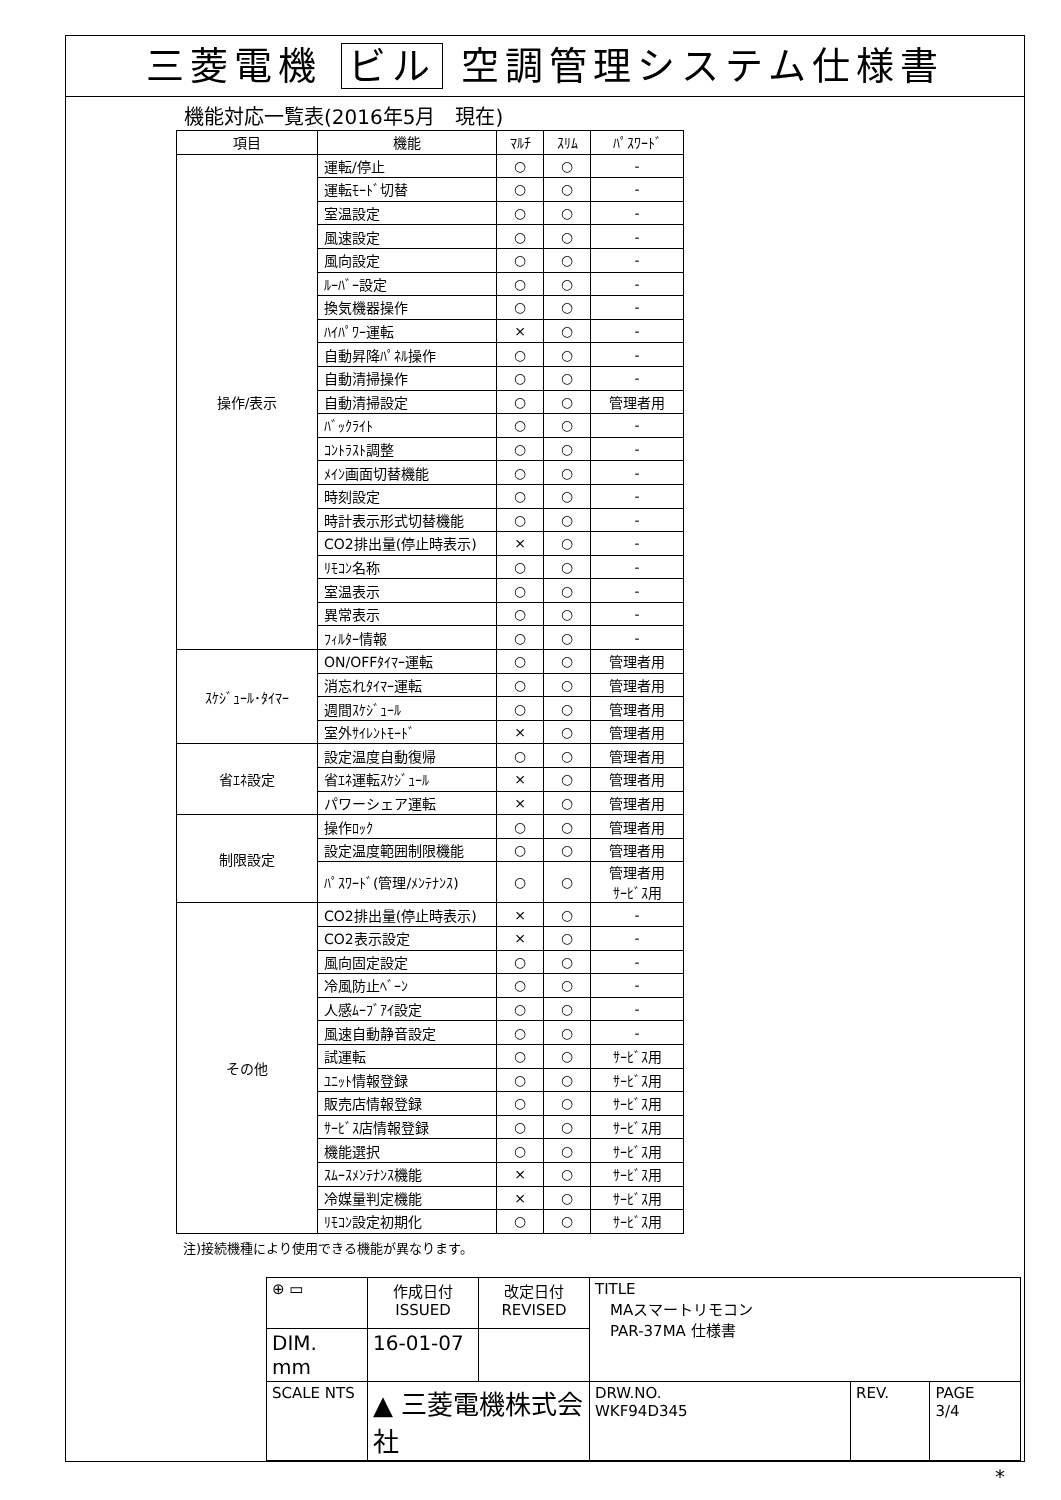三菱電機 ビル 空調管理システム仕様書
機能対応一覧表(2016年5月　現在)
| 項目 | 機能 | ﾏﾙﾁ | ｽﾘﾑ | ﾊﾟｽﾜｰﾄﾞ |
| --- | --- | --- | --- | --- |
| 操作/表示 | 運転/停止 | ○ | ○ | - |
| | 運転ﾓｰﾄﾞ切替 | ○ | ○ | - |
| | 室温設定 | ○ | ○ | - |
| | 風速設定 | ○ | ○ | - |
| | 風向設定 | ○ | ○ | - |
| | ﾙｰﾊﾞｰ設定 | ○ | ○ | - |
| | 換気機器操作 | ○ | ○ | - |
| | ﾊｲﾊﾟﾜｰ運転 | × | ○ | - |
| | 自動昇降ﾊﾟﾈﾙ操作 | ○ | ○ | - |
| | 自動清掃操作 | ○ | ○ | - |
| | 自動清掃設定 | ○ | ○ | 管理者用 |
| | ﾊﾞｯｸﾗｲﾄ | ○ | ○ | - |
| | ｺﾝﾄﾗｽﾄ調整 | ○ | ○ | - |
| | ﾒｲﾝ画面切替機能 | ○ | ○ | - |
| | 時刻設定 | ○ | ○ | - |
| | 時計表示形式切替機能 | ○ | ○ | - |
| | CO2排出量(停止時表示) | × | ○ | - |
| | ﾘﾓｺﾝ名称 | ○ | ○ | - |
| | 室温表示 | ○ | ○ | - |
| | 異常表示 | ○ | ○ | - |
| | ﾌｨﾙﾀｰ情報 | ○ | ○ | - |
| ｽｹｼﾞｭｰﾙ･ﾀｲﾏｰ | ON/OFFﾀｲﾏｰ運転 | ○ | ○ | 管理者用 |
| | 消忘れﾀｲﾏｰ運転 | ○ | ○ | 管理者用 |
| | 週間ｽｹｼﾞｭｰﾙ | ○ | ○ | 管理者用 |
| | 室外ｻｲﾚﾝﾄﾓｰﾄﾞ | × | ○ | 管理者用 |
| 省ｴﾈ設定 | 設定温度自動復帰 | ○ | ○ | 管理者用 |
| | 省ｴﾈ運転ｽｹｼﾞｭｰﾙ | × | ○ | 管理者用 |
| | パワーシェア運転 | × | ○ | 管理者用 |
| 制限設定 | 操作ﾛｯｸ | ○ | ○ | 管理者用 |
| | 設定温度範囲制限機能 | ○ | ○ | 管理者用 |
| | ﾊﾟｽﾜｰﾄﾞ(管理/ﾒﾝﾃﾅﾝｽ) | ○ | ○ | 管理者用 ｻｰﾋﾞｽ用 |
| その他 | CO2排出量(停止時表示) | × | ○ | - |
| | CO2表示設定 | × | ○ | - |
| | 風向固定設定 | ○ | ○ | - |
| | 冷風防止ﾍﾞｰﾝ | ○ | ○ | - |
| | 人感ﾑｰﾌﾞｱｲ設定 | ○ | ○ | - |
| | 風速自動静音設定 | ○ | ○ | - |
| | 試運転 | ○ | ○ | ｻｰﾋﾞｽ用 |
| | ﾕﾆｯﾄ情報登録 | ○ | ○ | ｻｰﾋﾞｽ用 |
| | 販売店情報登録 | ○ | ○ | ｻｰﾋﾞｽ用 |
| | ｻｰﾋﾞｽ店情報登録 | ○ | ○ | ｻｰﾋﾞｽ用 |
| | 機能選択 | ○ | ○ | ｻｰﾋﾞｽ用 |
| | ｽﾑｰｽﾒﾝﾃﾅﾝｽ機能 | × | ○ | ｻｰﾋﾞｽ用 |
| | 冷媒量判定機能 | × | ○ | ｻｰﾋﾞｽ用 |
| | ﾘﾓｺﾝ設定初期化 | ○ | ○ | ｻｰﾋﾞｽ用 |
注)接続機種により使用できる機能が異なります。
| ⊕ ▭ | 作成日付 ISSUED | 改定日付 REVISED | TITLE MAスマートリモコン PAR-37MA 仕様書 | | |
| DIM. mm | 16-01-07 | | | | |
| SCALE NTS | ▲ 三菱電機株式会社 | | DRW.NO. WKF94D345 | REV. | PAGE 3/4 |
*